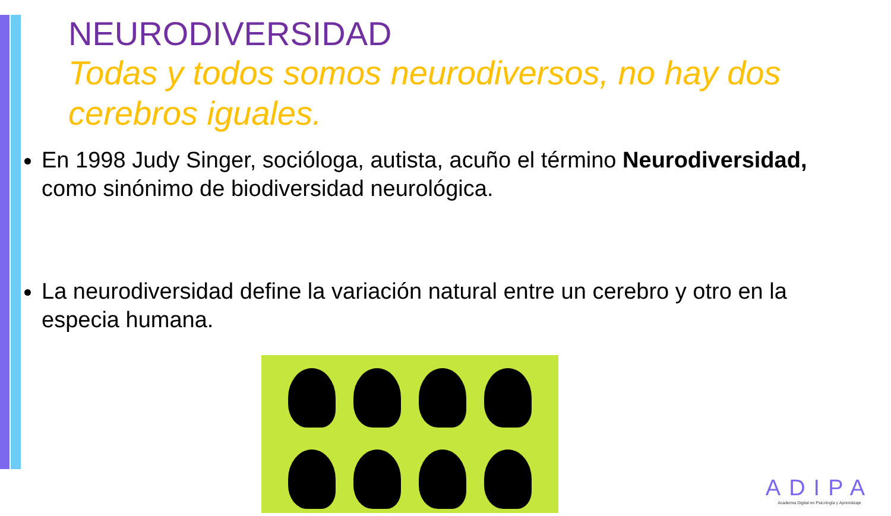NEURODIVERSIDAD
Todas y todos somos neurodiversos, no hay dos cerebros iguales.
En 1998 Judy Singer, socióloga, autista, acuño el término Neurodiversidad, como sinónimo de biodiversidad neurológica.
La neurodiversidad define la variación natural entre un cerebro y otro en la especia humana.
ADIPA
Academia Digital en Psicología y Aprendizaje